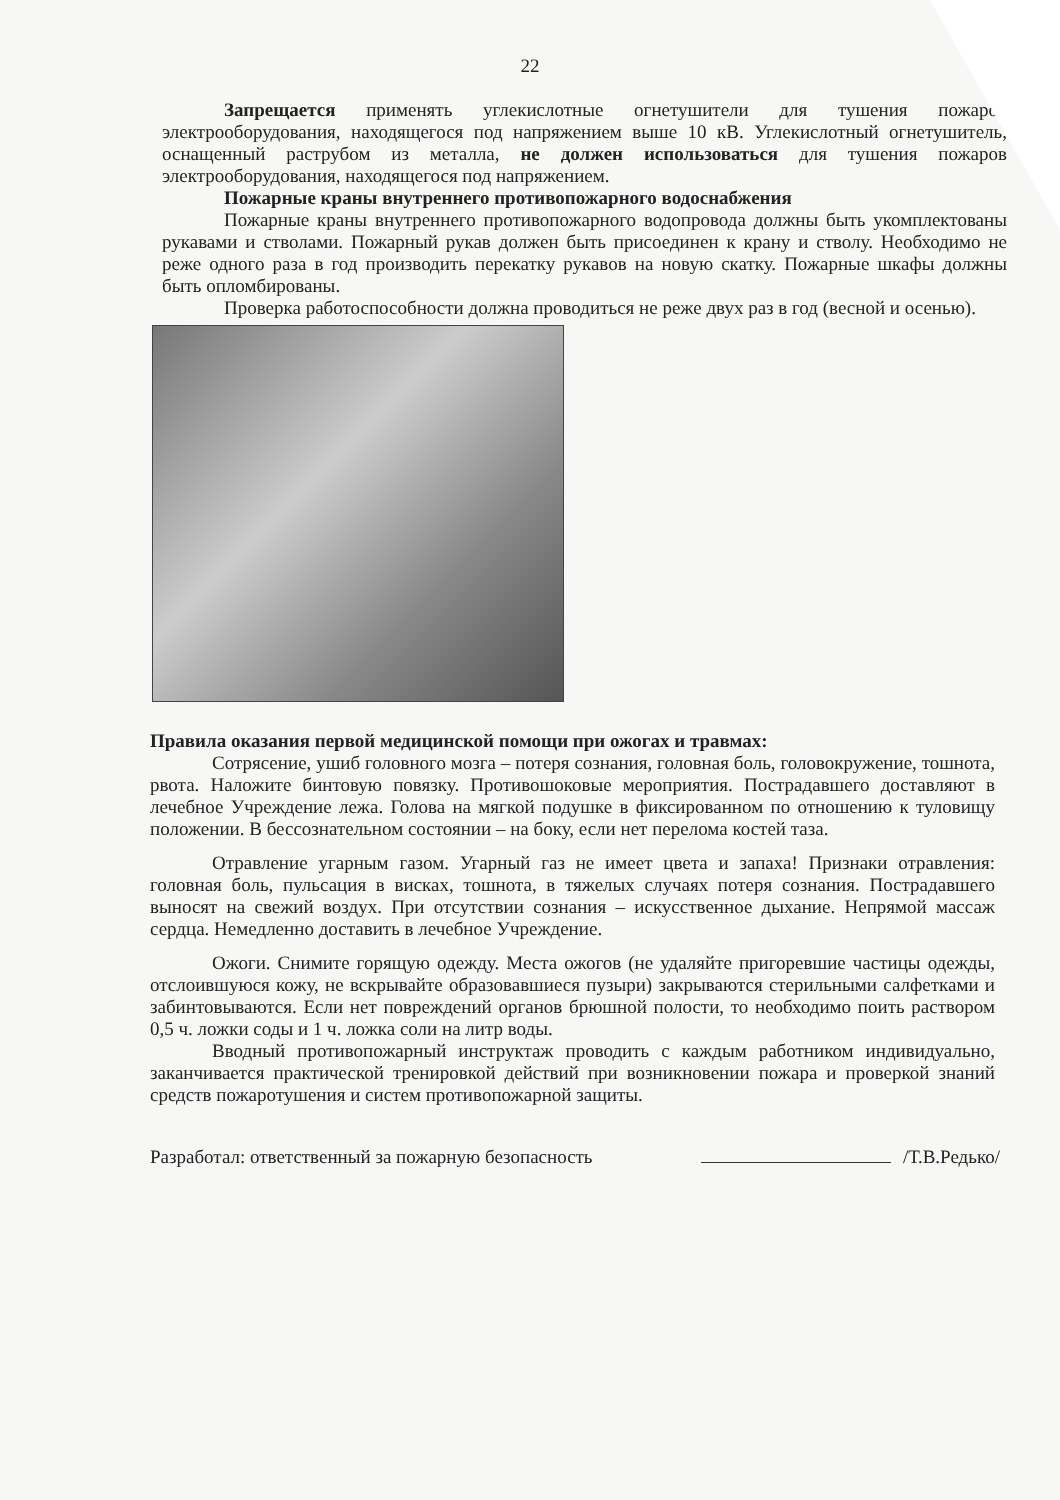22
Запрещается применять углекислотные огнетушители для тушения пожаров электрооборудования, находящегося под напряжением выше 10 кВ. Углекислотный огнетушитель, оснащенный раструбом из металла, не должен использоваться для тушения пожаров электрооборудования, находящегося под напряжением.
Пожарные краны внутреннего противопожарного водоснабжения
Пожарные краны внутреннего противопожарного водопровода должны быть укомплектованы рукавами и стволами. Пожарный рукав должен быть присоединен к крану и стволу. Необходимо не реже одного раза в год производить перекатку рукавов на новую скатку. Пожарные шкафы должны быть опломбированы.
Проверка работоспособности должна проводиться не реже двух раз в год (весной и осенью).
Правила оказания первой медицинской помощи при ожогах и травмах:
Сотрясение, ушиб головного мозга – потеря сознания, головная боль, головокружение, тошнота, рвота. Наложите бинтовую повязку. Противошоковые мероприятия. Пострадавшего доставляют в лечебное Учреждение лежа. Голова на мягкой подушке в фиксированном по отношению к туловищу положении. В бессознательном состоянии – на боку, если нет перелома костей таза.
Отравление угарным газом. Угарный газ не имеет цвета и запаха! Признаки отравления: головная боль, пульсация в висках, тошнота, в тяжелых случаях потеря сознания. Пострадавшего выносят на свежий воздух. При отсутствии сознания – искусственное дыхание. Непрямой массаж сердца. Немедленно доставить в лечебное Учреждение.
Ожоги. Снимите горящую одежду. Места ожогов (не удаляйте пригоревшие частицы одежды, отслоившуюся кожу, не вскрывайте образовавшиеся пузыри) закрываются стерильными салфетками и забинтовываются. Если нет повреждений органов брюшной полости, то необходимо поить раствором 0,5 ч. ложки соды и 1 ч. ложка соли на литр воды.
Вводный противопожарный инструктаж проводить с каждым работником индивидуально, заканчивается практической тренировкой действий при возникновении пожара и проверкой знаний средств пожаротушения и систем противопожарной защиты.
Разработал: ответственный за пожарную безопасность /Т.В.Редько/